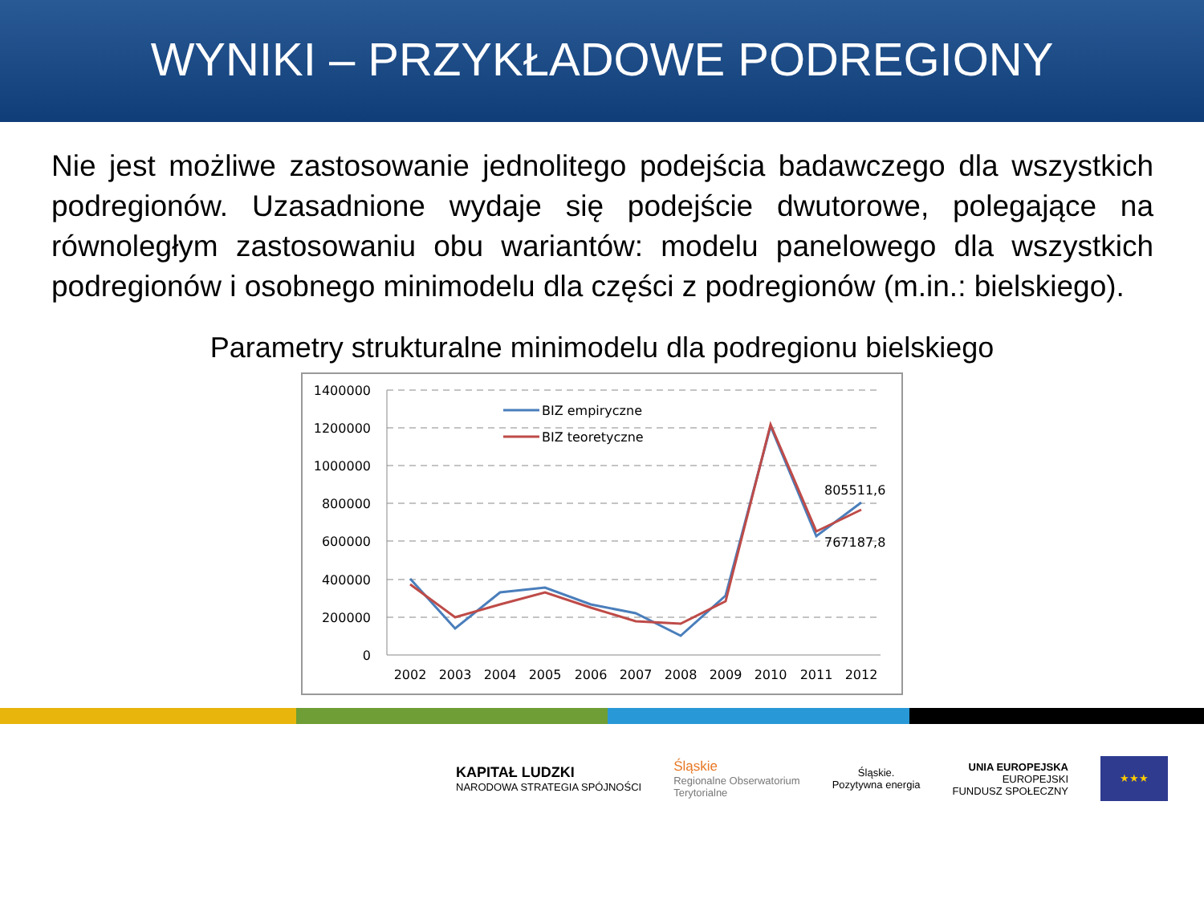WYNIKI – PRZYKŁADOWE PODREGIONY
Nie jest możliwe zastosowanie jednolitego podejścia badawczego dla wszystkich podregionów. Uzasadnione wydaje się podejście dwutorowe, polegające na równoległym zastosowaniu obu wariantów: modelu panelowego dla wszystkich podregionów i osobnego minimodelu dla części z podregionów (m.in.: bielskiego).
Parametry strukturalne minimodelu dla podregionu bielskiego
1400000
1200000
1000000
800000
600000
400000
200000
0
2002
2003
2004
2005
2006
2007
2008
2009
2010
2011
2012
BIZ empiryczne
BIZ teoretyczne
805511,6
767187,8
KAPITAŁ LUDZKI
NARODOWA STRATEGIA SPÓJNOŚCI
Śląskie
Regionalne Obserwatorium
Terytorialne
Śląskie.
Pozytywna energia
UNIA EUROPEJSKA
EUROPEJSKI
FUNDUSZ SPOŁECZNY
★★★